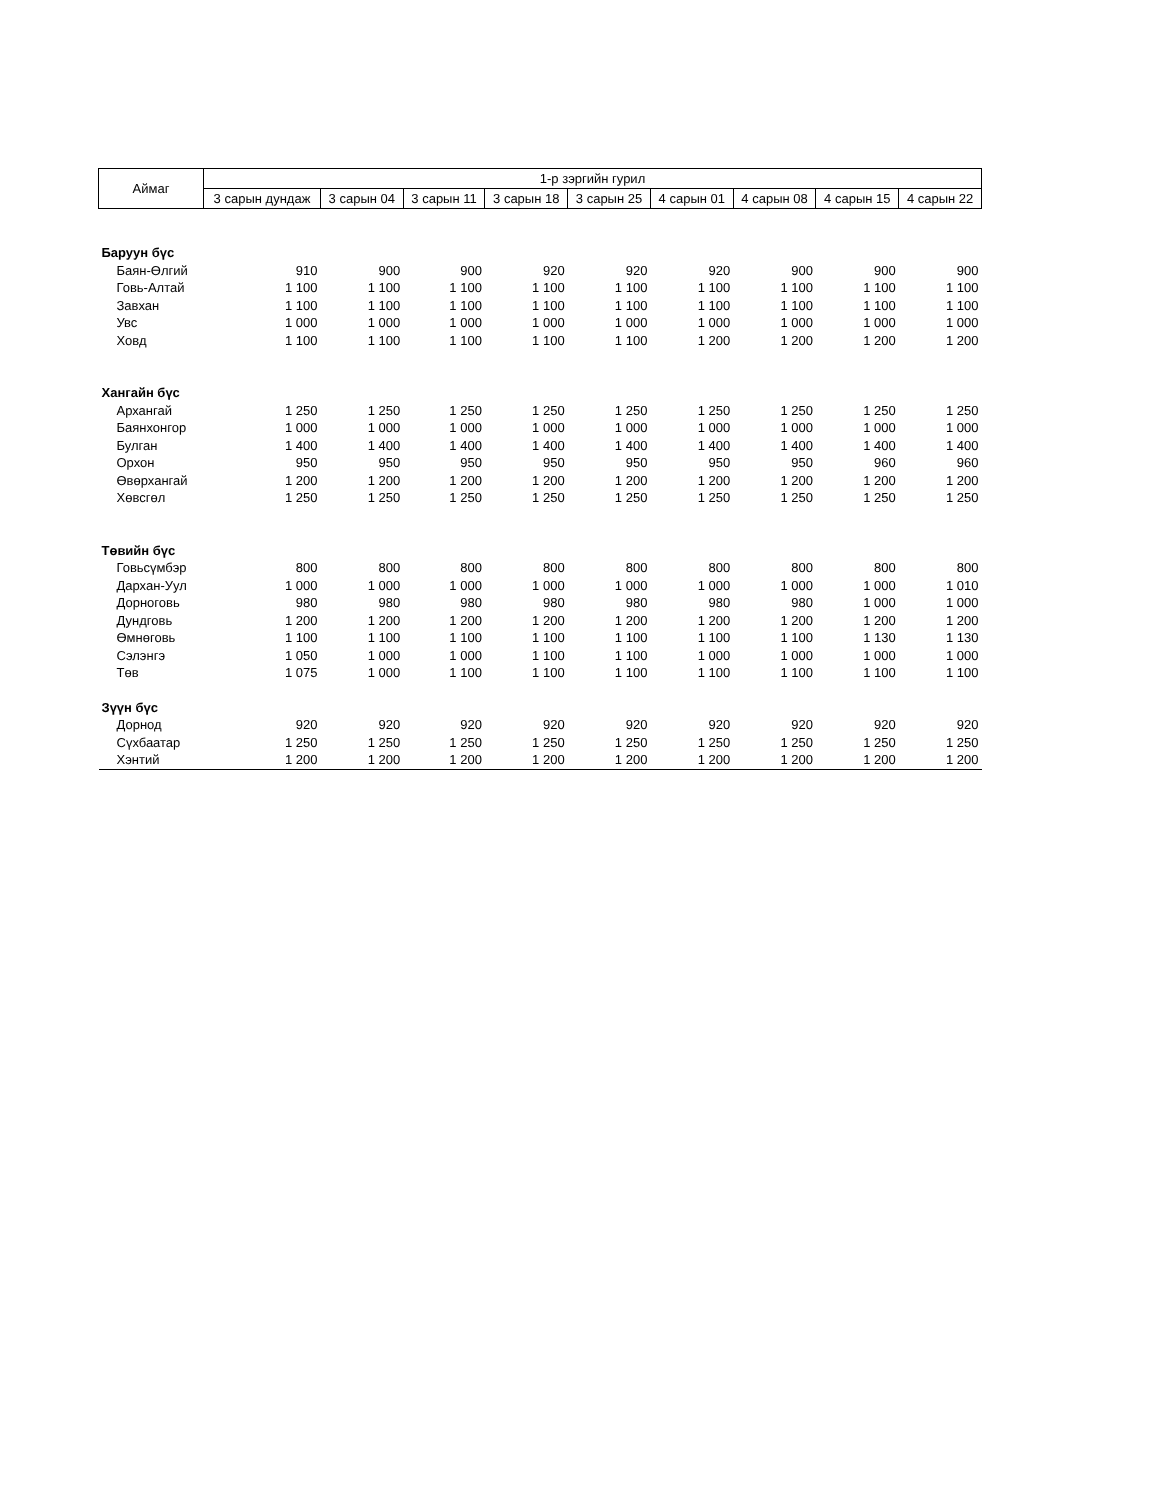| Аймаг | 1-р зэргийн гурил | | | | | | | | |
| --- | --- | --- | --- | --- | --- | --- | --- | --- | --- |
| | 3 сарын дундаж | 3 сарын 04 | 3 сарын 11 | 3 сарын 18 | 3 сарын 25 | 4 сарын 01 | 4 сарын 08 | 4 сарын 15 | 4 сарын 22 |
| Баруун бүс | | | | | | | | | |
| Баян-Өлгий | 910 | 900 | 900 | 920 | 920 | 920 | 900 | 900 | 900 |
| Говь-Алтай | 1 100 | 1 100 | 1 100 | 1 100 | 1 100 | 1 100 | 1 100 | 1 100 | 1 100 |
| Завхан | 1 100 | 1 100 | 1 100 | 1 100 | 1 100 | 1 100 | 1 100 | 1 100 | 1 100 |
| Увс | 1 000 | 1 000 | 1 000 | 1 000 | 1 000 | 1 000 | 1 000 | 1 000 | 1 000 |
| Ховд | 1 100 | 1 100 | 1 100 | 1 100 | 1 100 | 1 200 | 1 200 | 1 200 | 1 200 |
| Хангайн бүс | | | | | | | | | |
| Архангай | 1 250 | 1 250 | 1 250 | 1 250 | 1 250 | 1 250 | 1 250 | 1 250 | 1 250 |
| Баянхонгор | 1 000 | 1 000 | 1 000 | 1 000 | 1 000 | 1 000 | 1 000 | 1 000 | 1 000 |
| Булган | 1 400 | 1 400 | 1 400 | 1 400 | 1 400 | 1 400 | 1 400 | 1 400 | 1 400 |
| Орхон | 950 | 950 | 950 | 950 | 950 | 950 | 950 | 960 | 960 |
| Өвөрхангай | 1 200 | 1 200 | 1 200 | 1 200 | 1 200 | 1 200 | 1 200 | 1 200 | 1 200 |
| Хөвсгөл | 1 250 | 1 250 | 1 250 | 1 250 | 1 250 | 1 250 | 1 250 | 1 250 | 1 250 |
| Төвийн бүс | | | | | | | | | |
| Говьсүмбэр | 800 | 800 | 800 | 800 | 800 | 800 | 800 | 800 | 800 |
| Дархан-Уул | 1 000 | 1 000 | 1 000 | 1 000 | 1 000 | 1 000 | 1 000 | 1 000 | 1 010 |
| Дорноговь | 980 | 980 | 980 | 980 | 980 | 980 | 980 | 1 000 | 1 000 |
| Дундговь | 1 200 | 1 200 | 1 200 | 1 200 | 1 200 | 1 200 | 1 200 | 1 200 | 1 200 |
| Өмнөговь | 1 100 | 1 100 | 1 100 | 1 100 | 1 100 | 1 100 | 1 100 | 1 130 | 1 130 |
| Сэлэнгэ | 1 050 | 1 000 | 1 000 | 1 100 | 1 100 | 1 000 | 1 000 | 1 000 | 1 000 |
| Төв | 1 075 | 1 000 | 1 100 | 1 100 | 1 100 | 1 100 | 1 100 | 1 100 | 1 100 |
| Зүүн бүс | | | | | | | | | |
| Дорнод | 920 | 920 | 920 | 920 | 920 | 920 | 920 | 920 | 920 |
| Сүхбаатар | 1 250 | 1 250 | 1 250 | 1 250 | 1 250 | 1 250 | 1 250 | 1 250 | 1 250 |
| Хэнтий | 1 200 | 1 200 | 1 200 | 1 200 | 1 200 | 1 200 | 1 200 | 1 200 | 1 200 |